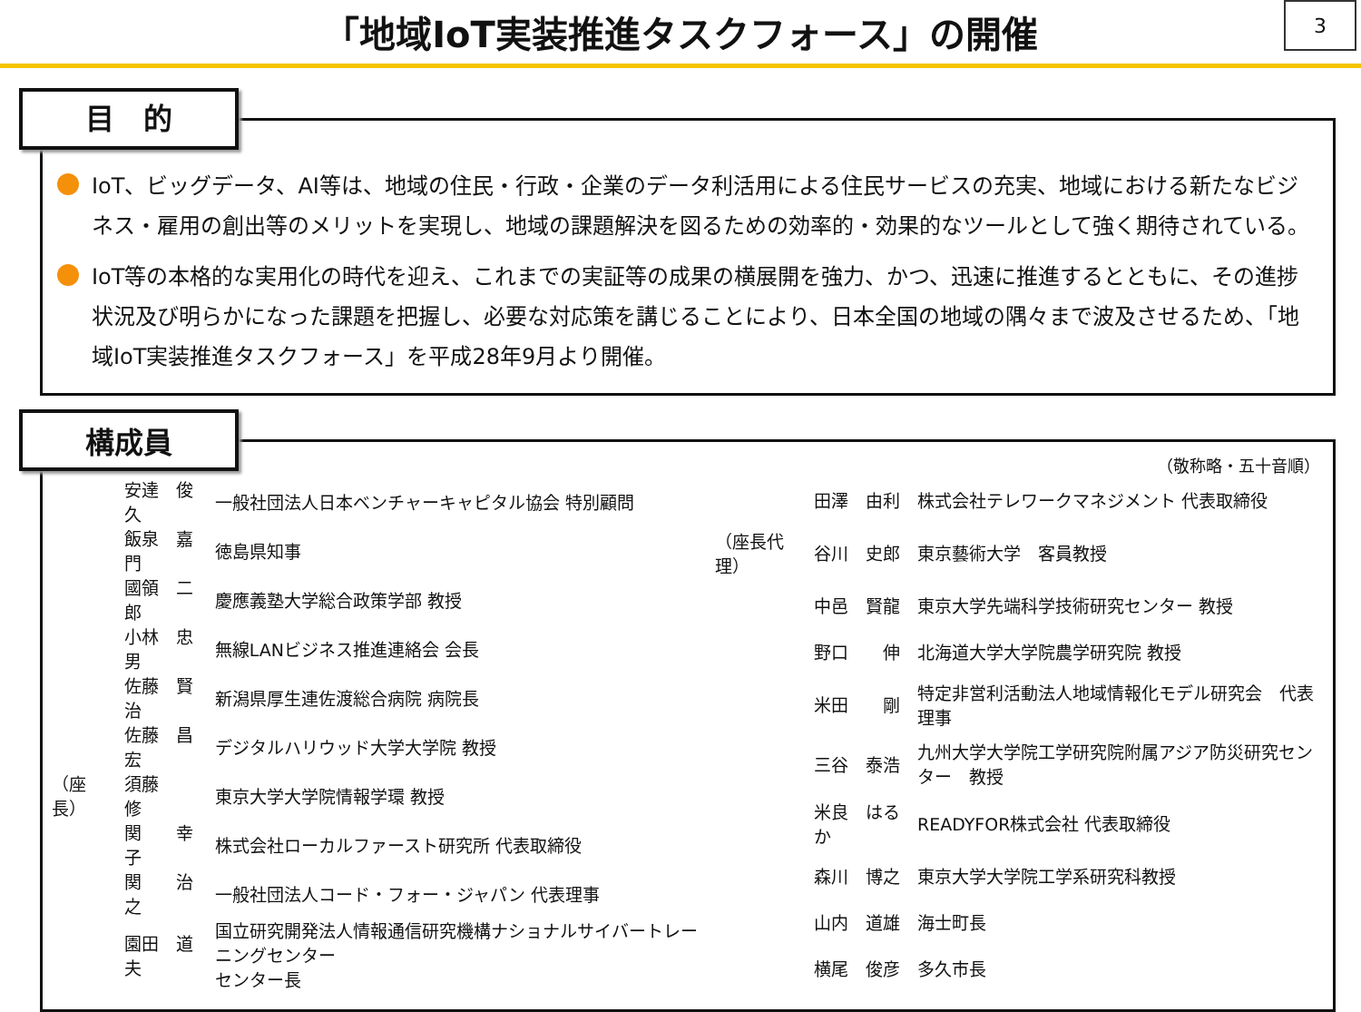「地域IoT実装推進タスクフォース」の開催
3
目　的
IoT、ビッグデータ、AI等は、地域の住民・行政・企業のデータ利活用による住民サービスの充実、地域における新たなビジネス・雇用の創出等のメリットを実現し、地域の課題解決を図るための効率的・効果的なツールとして強く期待されている。
IoT等の本格的な実用化の時代を迎え、これまでの実証等の成果の横展開を強力、かつ、迅速に推進するとともに、その進捗状況及び明らかになった課題を把握し、必要な対応策を講じることにより、日本全国の地域の隅々まで波及させるため、「地域IoT実装推進タスクフォース」を平成28年9月より開催。
構成員
（敬称略・五十音順）
| | 安達 俊久 | 一般社団法人日本ベンチャーキャピタル協会 特別顧問 |
| | 飯泉 嘉門 | 徳島県知事 |
| | 國領 二郎 | 慶應義塾大学総合政策学部 教授 |
| | 小林 忠男 | 無線LANビジネス推進連絡会 会長 |
| | 佐藤 賢治 | 新潟県厚生連佐渡総合病院 病院長 |
| | 佐藤 昌宏 | デジタルハリウッド大学大学院 教授 |
| （座長） | 須藤 修 | 東京大学大学院情報学環 教授 |
| | 関 幸子 | 株式会社ローカルファースト研究所 代表取締役 |
| | 関 治之 | 一般社団法人コード・フォー・ジャパン 代表理事 |
| | 園田 道夫 | 国立研究開発法人情報通信研究機構ナショナルサイバートレーニングセンター センター長 |
| | 田澤 由利 | 株式会社テレワークマネジメント 代表取締役 |
| （座長代理） | 谷川 史郎 | 東京藝術大学 客員教授 |
| | 中邑 賢龍 | 東京大学先端科学技術研究センター 教授 |
| | 野口 伸 | 北海道大学大学院農学研究院 教授 |
| | 米田 剛 | 特定非営利活動法人地域情報化モデル研究会 代表理事 |
| | 三谷 泰浩 | 九州大学大学院工学研究院附属アジア防災研究センター 教授 |
| | 米良 はるか | READYFOR株式会社 代表取締役 |
| | 森川 博之 | 東京大学大学院工学系研究科教授 |
| | 山内 道雄 | 海士町長 |
| | 横尾 俊彦 | 多久市長 |